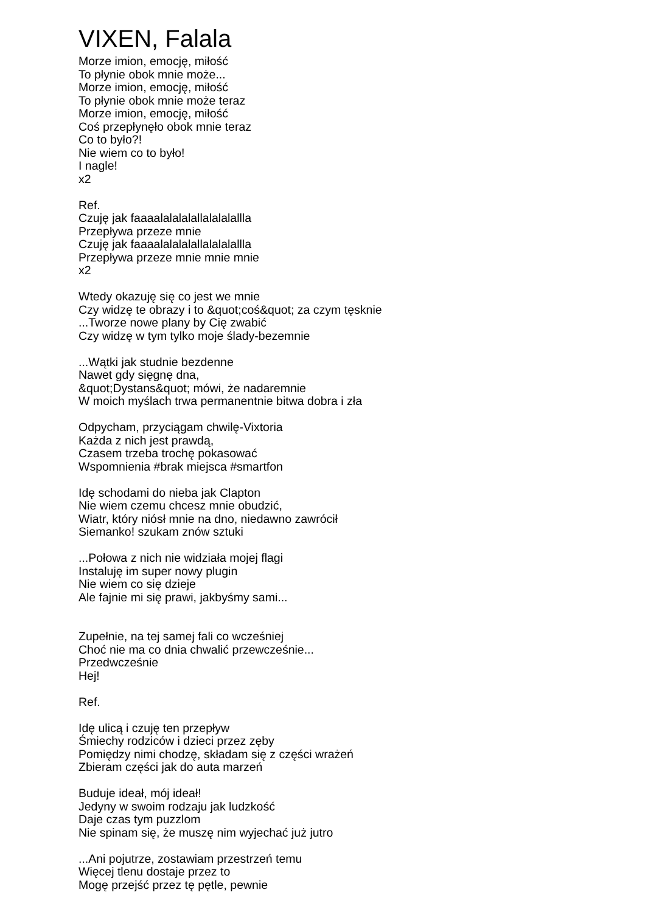VIXEN, Falala
Morze imion, emocję, miłość
To płynie obok mnie może...
Morze imion, emocję, miłość
To płynie obok mnie może teraz
Morze imion, emocję, miłość
Coś przepłynęło obok mnie teraz
Co to było?!
Nie wiem co to było!
I nagle!
x2
Ref.
Czuję jak faaaalalalalallalalalallla
Przepływa przeze mnie
Czuję jak faaaalalalalallalalalallla
Przepływa przeze mnie mnie mnie
x2
Wtedy okazuję się co jest we mnie
Czy widzę te obrazy i to &quot;coś&quot; za czym tęsknie
...Tworze nowe plany by Cię zwabić
Czy widzę w tym tylko moje ślady-bezemnie
...Wątki jak studnie bezdenne
Nawet gdy sięgnę dna,
&quot;Dystans&quot; mówi, że nadaremnie
W moich myślach trwa permanentnie bitwa dobra i zła
Odpycham, przyciągam chwilę-Vixtoria
Każda z nich jest prawdą,
Czasem trzeba trochę pokasować
Wspomnienia #brak miejsca #smartfon
Idę schodami do nieba jak Clapton
Nie wiem czemu chcesz mnie obudzić,
Wiatr, który niósł mnie na dno, niedawno zawrócił
Siemanko! szukam znów sztuki
...Połowa z nich nie widziała mojej flagi
Instaluję im super nowy plugin
Nie wiem co się dzieje
Ale fajnie mi się prawi, jakbyśmy sami...
Zupełnie, na tej samej fali co wcześniej
Choć nie ma co dnia chwalić przewcześnie...
Przedwcześnie
Hej!
Ref.
Idę ulicą i czuję ten przepływ
Śmiechy rodziców i dzieci przez zęby
Pomiędzy nimi chodzę, składam się z części wrażeń
Zbieram części jak do auta marzeń
Buduje ideał, mój ideał!
Jedyny w swoim rodzaju jak ludzkość
Daje czas tym puzzlom
Nie spinam się, że muszę nim wyjechać już jutro
...Ani pojutrze, zostawiam przestrzeń temu
Więcej tlenu dostaje przez to
Mogę przejść przez tę pętle, pewnie